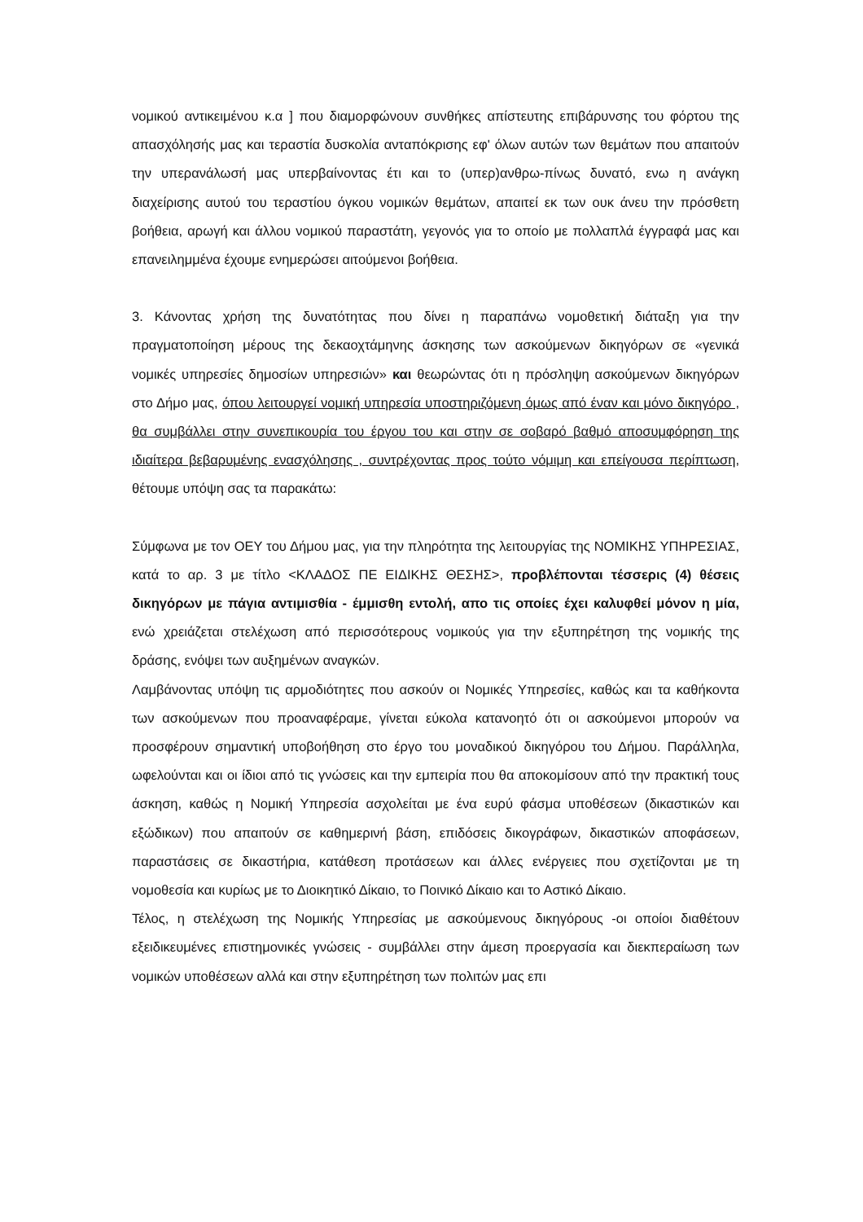νομικού αντικειμένου κ.α ] που διαμορφώνουν συνθήκες απίστευτης επιβάρυνσης του φόρτου της απασχόλησής μας και τεραστία δυσκολία ανταπόκρισης εφ' όλων αυτών των θεμάτων που απαιτούν την υπερανάλωσή μας υπερβαίνοντας έτι και το (υπερ)ανθρω-πίνως δυνατό, ενω η ανάγκη διαχείρισης αυτού του τεραστίου όγκου νομικών θεμάτων, απαιτεί εκ των ουκ άνευ την πρόσθετη βοήθεια, αρωγή και άλλου νομικού παραστάτη, γεγονός για το οποίο με πολλαπλά έγγραφά μας και επανειλημμένα έχουμε ενημερώσει αιτούμενοι βοήθεια.
3. Κάνοντας χρήση της δυνατότητας που δίνει η παραπάνω νομοθετική διάταξη για την πραγματοποίηση μέρους της δεκαοχτάμηνης άσκησης των ασκούμενων δικηγόρων σε «γενικά νομικές υπηρεσίες δημοσίων υπηρεσιών» και θεωρώντας ότι η πρόσληψη ασκούμενων δικηγόρων στο Δήμο μας, όπου λειτουργεί νομική υπηρεσία υποστηριζόμενη όμως από έναν και μόνο δικηγόρο , θα συμβάλλει στην συνεπικουρία του έργου του και στην σε σοβαρό βαθμό αποσυμφόρηση της ιδιαίτερα βεβαρυμένης ενασχόλησης , συντρέχοντας προς τούτο νόμιμη και επείγουσα περίπτωση, θέτουμε υπόψη σας τα παρακάτω:
Σύμφωνα με τον ΟΕΥ του Δήμου μας, για την πληρότητα της λειτουργίας της ΝΟΜΙΚΗΣ ΥΠΗΡΕΣΙΑΣ, κατά το αρ. 3 με τίτλο <ΚΛΑΔΟΣ ΠΕ ΕΙΔΙΚΗΣ ΘΕΣΗΣ>, προβλέπονται τέσσερις (4) θέσεις δικηγόρων με πάγια αντιμισθία - έμμισθη εντολή, απο τις οποίες έχει καλυφθεί μόνον η μία, ενώ χρειάζεται στελέχωση από περισσότερους νομικούς για την εξυπηρέτηση της νομικής της δράσης, ενόψει των αυξημένων αναγκών.
Λαμβάνοντας υπόψη τις αρμοδιότητες που ασκούν οι Νομικές Υπηρεσίες, καθώς και τα καθήκοντα των ασκούμενων που προαναφέραμε, γίνεται εύκολα κατανοητό ότι οι ασκούμενοι μπορούν να προσφέρουν σημαντική υποβοήθηση στο έργο του μοναδικού δικηγόρου του Δήμου. Παράλληλα, ωφελούνται και οι ίδιοι από τις γνώσεις και την εμπειρία που θα αποκομίσουν από την πρακτική τους άσκηση, καθώς η Νομική Υπηρεσία ασχολείται με ένα ευρύ φάσμα υποθέσεων (δικαστικών και εξώδικων) που απαιτούν σε καθημερινή βάση, επιδόσεις δικογράφων, δικαστικών αποφάσεων, παραστάσεις σε δικαστήρια, κατάθεση προτάσεων και άλλες ενέργειες που σχετίζονται με τη νομοθεσία και κυρίως με το Διοικητικό Δίκαιο, το Ποινικό Δίκαιο και το Αστικό Δίκαιο.
Τέλος, η στελέχωση της Νομικής Υπηρεσίας με ασκούμενους δικηγόρους -οι οποίοι διαθέτουν εξειδικευμένες επιστημονικές γνώσεις - συμβάλλει στην άμεση προεργασία και διεκπεραίωση των νομικών υποθέσεων αλλά και στην εξυπηρέτηση των πολιτών μας επι